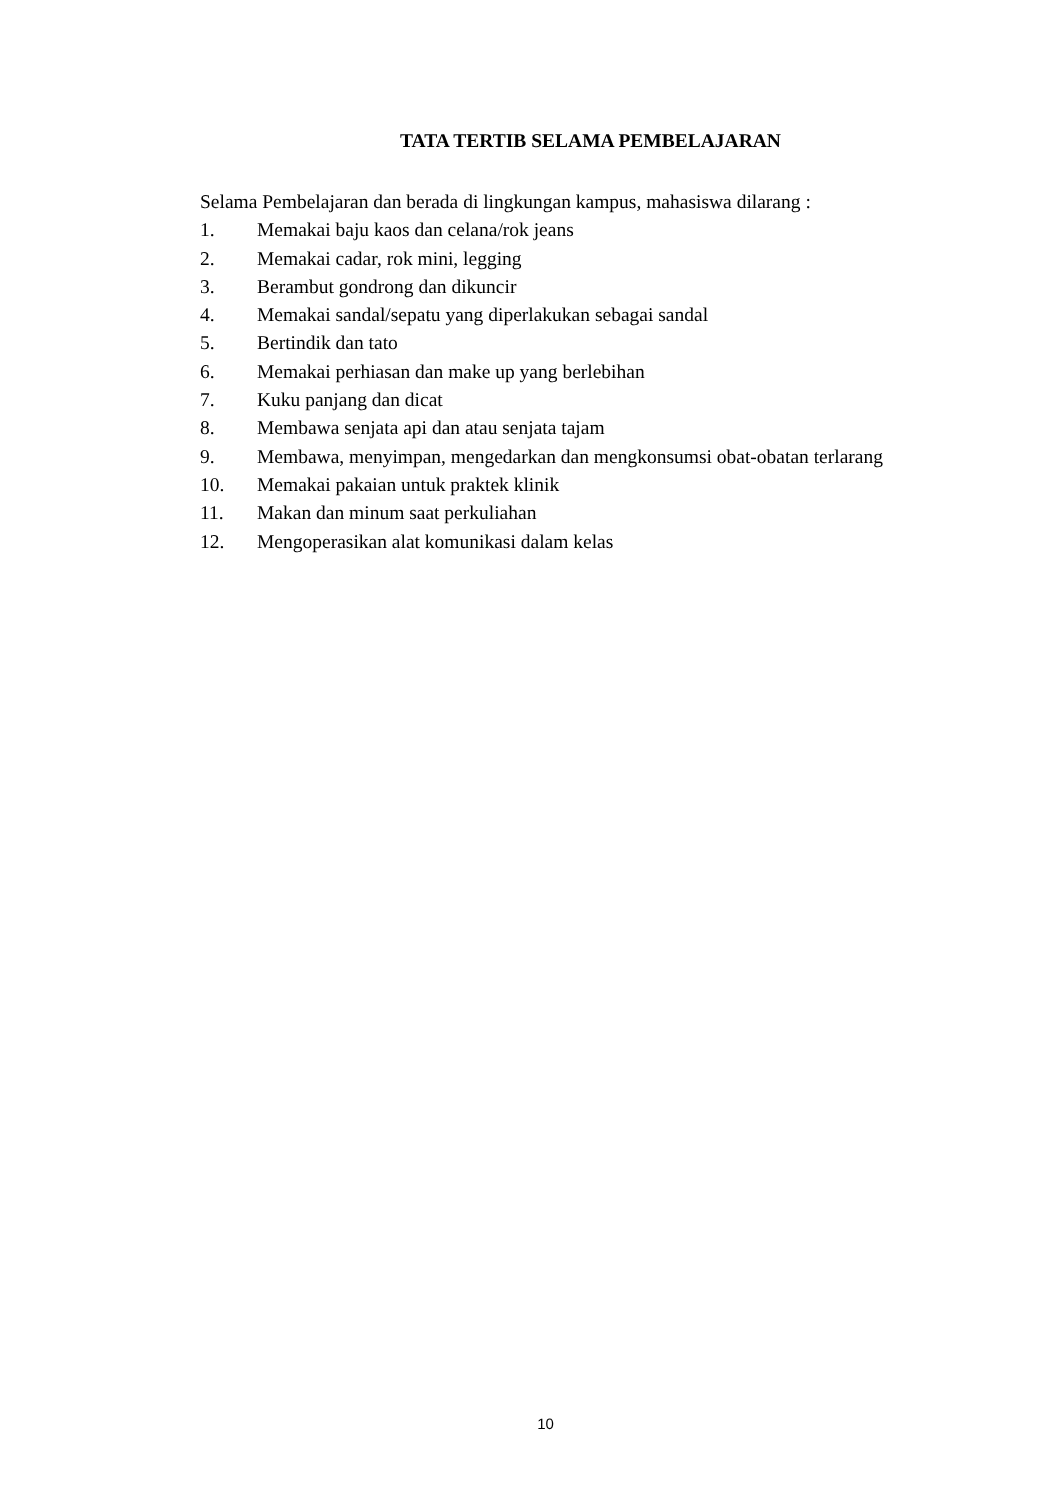TATA TERTIB SELAMA PEMBELAJARAN
Selama Pembelajaran dan berada di lingkungan kampus, mahasiswa dilarang :
1. Memakai baju kaos dan celana/rok jeans
2. Memakai cadar, rok mini, legging
3. Berambut gondrong dan dikuncir
4. Memakai sandal/sepatu yang diperlakukan sebagai sandal
5. Bertindik dan tato
6. Memakai perhiasan dan make up yang berlebihan
7. Kuku panjang dan dicat
8. Membawa senjata api dan atau senjata tajam
9. Membawa, menyimpan, mengedarkan dan mengkonsumsi obat-obatan terlarang
10. Memakai pakaian untuk praktek klinik
11. Makan dan minum saat perkuliahan
12. Mengoperasikan alat komunikasi dalam kelas
10